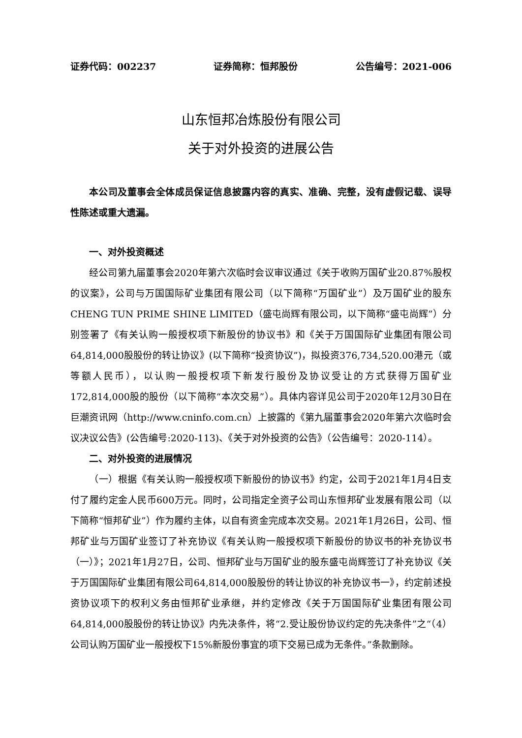证券代码：002237 证券简称：恒邦股份 公告编号：2021-006
山东恒邦冶炼股份有限公司
关于对外投资的进展公告
本公司及董事会全体成员保证信息披露内容的真实、准确、完整，没有虚假记载、误导性陈述或重大遗漏。
一、对外投资概述
经公司第九届董事会2020年第六次临时会议审议通过《关于收购万国矿业20.87%股权的议案》，公司与万国国际矿业集团有限公司（以下简称“万国矿业”）及万国矿业的股东CHENG TUN PRIME SHINE LIMITED（盛屯尚辉有限公司，以下简称“盛屯尚辉”）分别签署了《有关认购一般授权项下新股份的协议书》和《关于万国国际矿业集团有限公司64,814,000股股份的转让协议》(以下简称“投资协议”)，拟投资376,734,520.00港元（或等额人民币），以认购一般授权项下新发行股份及协议受让的方式获得万国矿业172,814,000股的股份（以下简称“本次交易”）。具体内容详见公司于2020年12月30日在巨潮资讯网（http://www.cninfo.com.cn）上披露的《第九届董事会2020年第六次临时会议决议公告》(公告编号:2020-113)、《关于对外投资的公告》（公告编号：2020-114）。
二、对外投资的进展情况
（一）根据《有关认购一般授权项下新股份的协议书》约定，公司于2021年1月4日支付了履约定金人民币600万元。同时，公司指定全资子公司山东恒邦矿业发展有限公司（以下简称“恒邦矿业”）作为履约主体，以自有资金完成本次交易。2021年1月26日，公司、恒邦矿业与万国矿业签订了补充协议《有关认购一般授权项下新股份的协议书的补充协议书（一）》；2021年1月27日，公司、恒邦矿业与万国矿业的股东盛屯尚辉签订了补充协议《关于万国国际矿业集团有限公司64,814,000股股份的转让协议的补充协议书一》，约定前述投资协议项下的权利义务由恒邦矿业承继，并约定修改《关于万国国际矿业集团有限公司64,814,000股股份的转让协议》内先决条件，将“2.受让股份协议约定的先决条件”之“（4）公司认购万国矿业一般授权下15%新股份事宜的项下交易已成为无条件。”条款删除。